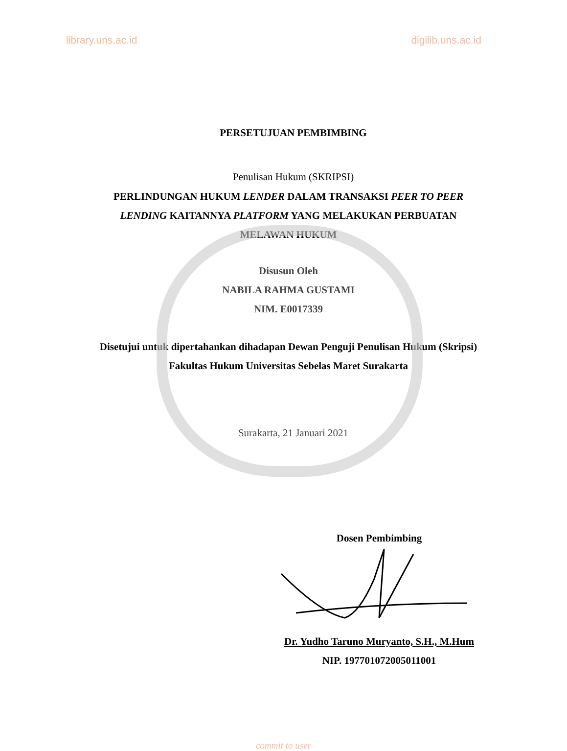library.uns.ac.id digilib.uns.ac.id
PERSETUJUAN PEMBIMBING
Penulisan Hukum (SKRIPSI)
PERLINDUNGAN HUKUM LENDER DALAM TRANSAKSI PEER TO PEER LENDING KAITANNYA PLATFORM YANG MELAKUKAN PERBUATAN MELAWAN HUKUM
Disusun Oleh
NABILA RAHMA GUSTAMI
NIM. E0017339
Disetujui untuk dipertahankan dihadapan Dewan Penguji Penulisan Hukum (Skripsi) Fakultas Hukum Universitas Sebelas Maret Surakarta
Surakarta, 21 Januari 2021
Dosen Pembimbing
Dr. Yudho Taruno Muryanto, S.H., M.Hum
NIP. 197701072005011001
commit to user